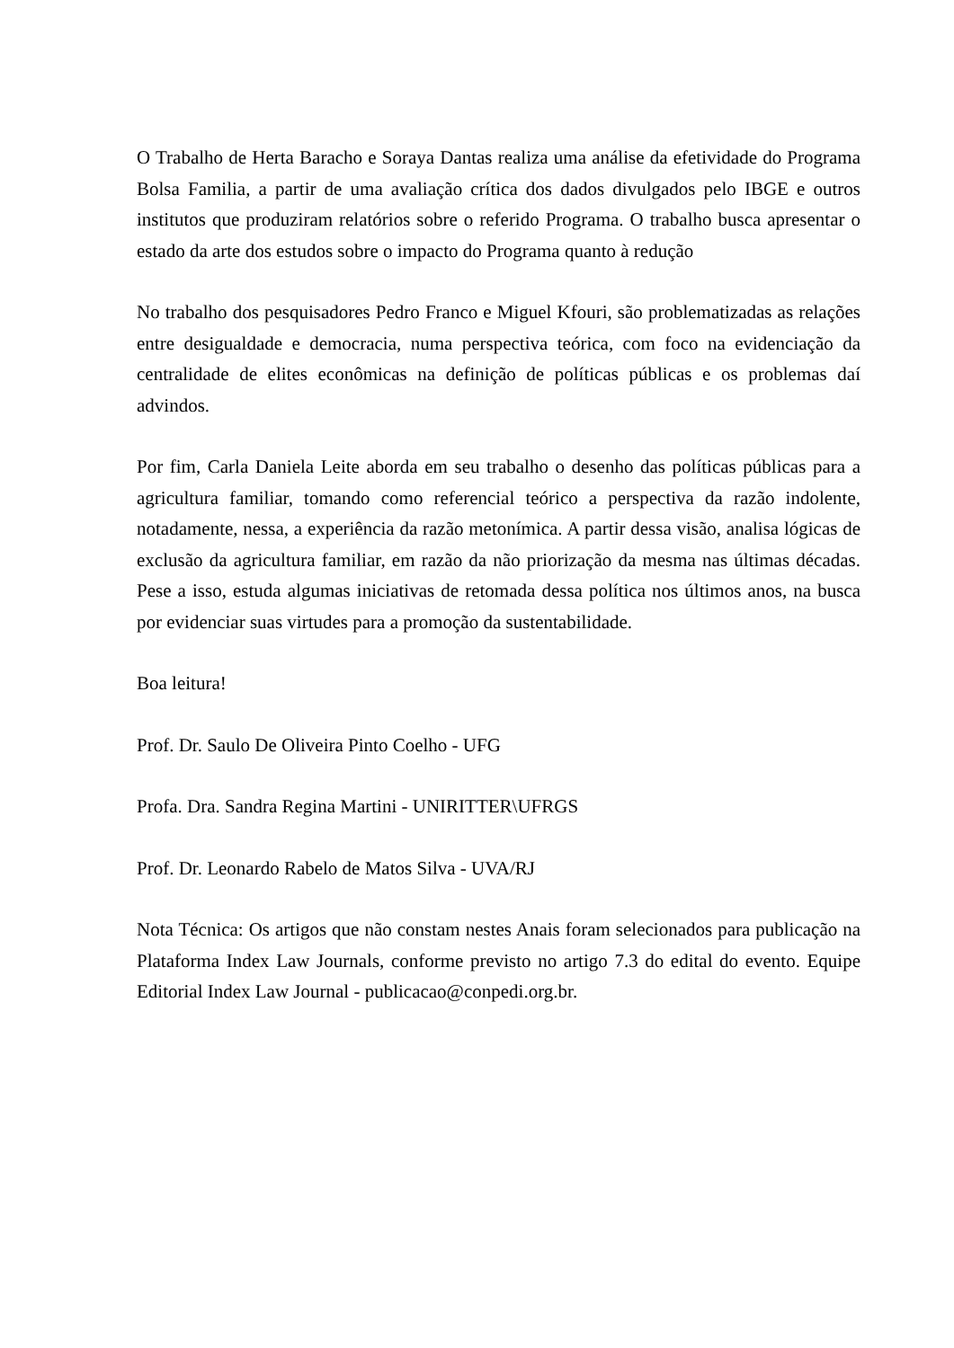O Trabalho de Herta Baracho e Soraya Dantas realiza uma análise da efetividade do Programa Bolsa Familia, a partir de uma avaliação crítica dos dados divulgados pelo IBGE e outros institutos que produziram relatórios sobre o referido Programa. O trabalho busca apresentar o estado da arte dos estudos sobre o impacto do Programa quanto à redução
No trabalho dos pesquisadores Pedro Franco e Miguel Kfouri, são problematizadas as relações entre desigualdade e democracia, numa perspectiva teórica, com foco na evidenciação da centralidade de elites econômicas na definição de políticas públicas e os problemas daí advindos.
Por fim, Carla Daniela Leite aborda em seu trabalho o desenho das políticas públicas para a agricultura familiar, tomando como referencial teórico a perspectiva da razão indolente, notadamente, nessa, a experiência da razão metonímica. A partir dessa visão, analisa lógicas de exclusão da agricultura familiar, em razão da não priorização da mesma nas últimas décadas. Pese a isso, estuda algumas iniciativas de retomada dessa política nos últimos anos, na busca por evidenciar suas virtudes para a promoção da sustentabilidade.
Boa leitura!
Prof. Dr. Saulo De Oliveira Pinto Coelho - UFG
Profa. Dra. Sandra Regina Martini - UNIRITTER\UFRGS
Prof. Dr. Leonardo Rabelo de Matos Silva - UVA/RJ
Nota Técnica: Os artigos que não constam nestes Anais foram selecionados para publicação na Plataforma Index Law Journals, conforme previsto no artigo 7.3 do edital do evento. Equipe Editorial Index Law Journal - publicacao@conpedi.org.br.